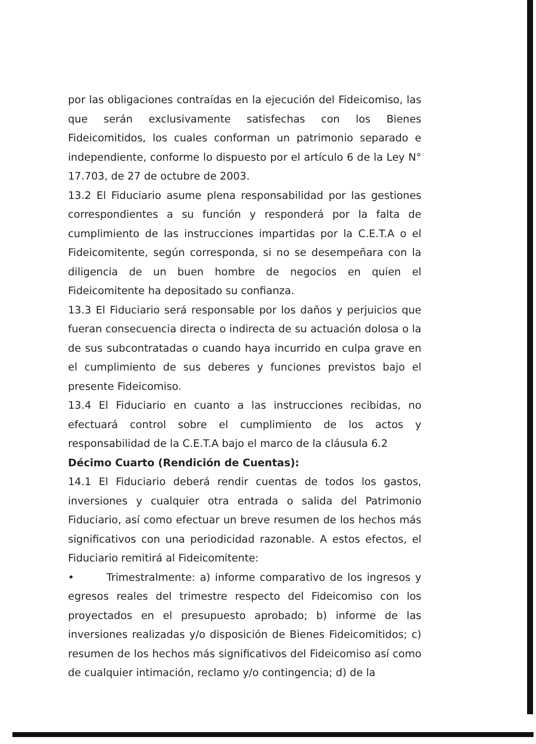por las obligaciones contraídas en la ejecución del Fideicomiso, las que serán exclusivamente satisfechas con los Bienes Fideicomitidos, los cuales conforman un patrimonio separado e independiente, conforme lo dispuesto por el artículo 6 de la Ley N° 17.703, de 27 de octubre de 2003.
13.2 El Fiduciario asume plena responsabilidad por las gestiones correspondientes a su función y responderá por la falta de cumplimiento de las instrucciones impartidas por la C.E.T.A o el Fideicomitente, según corresponda, si no se desempeñara con la diligencia de un buen hombre de negocios en quien el Fideicomitente ha depositado su confianza.
13.3 El Fiduciario será responsable por los daños y perjuicios que fueran consecuencia directa o indirecta de su actuación dolosa o la de sus subcontratadas o cuando haya incurrido en culpa grave en el cumplimiento de sus deberes y funciones previstos bajo el presente Fideicomiso.
13.4 El Fiduciario en cuanto a las instrucciones recibidas, no efectuará control sobre el cumplimiento de los actos y responsabilidad de la C.E.T.A bajo el marco de la cláusula 6.2
Décimo Cuarto (Rendición de Cuentas):
14.1 El Fiduciario deberá rendir cuentas de todos los gastos, inversiones y cualquier otra entrada o salida del Patrimonio Fiduciario, así como efectuar un breve resumen de los hechos más significativos con una periodicidad razonable. A estos efectos, el Fiduciario remitirá al Fideicomitente:
• Trimestralmente: a) informe comparativo de los ingresos y egresos reales del trimestre respecto del Fideicomiso con los proyectados en el presupuesto aprobado; b) informe de las inversiones realizadas y/o disposición de Bienes Fideicomitidos; c) resumen de los hechos más significativos del Fideicomiso así como de cualquier intimación, reclamo y/o contingencia; d) de la